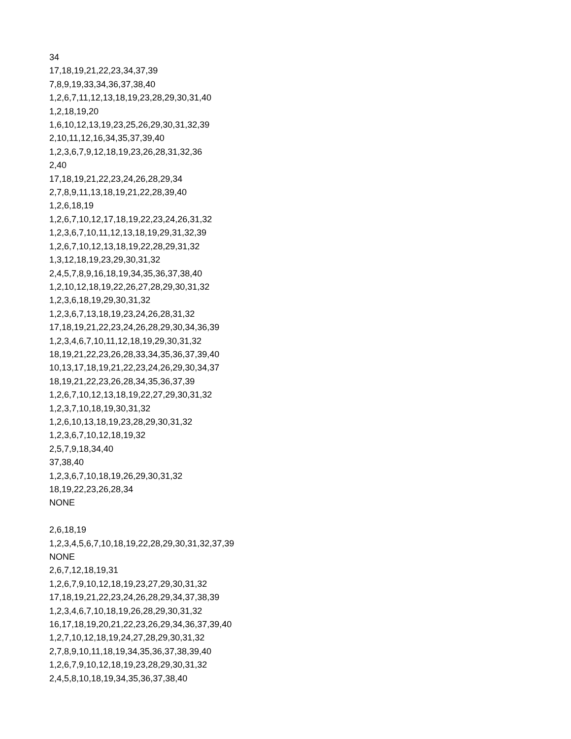34
17,18,19,21,22,23,34,37,39
7,8,9,19,33,34,36,37,38,40
1,2,6,7,11,12,13,18,19,23,28,29,30,31,40
1,2,18,19,20
1,6,10,12,13,19,23,25,26,29,30,31,32,39
2,10,11,12,16,34,35,37,39,40
1,2,3,6,7,9,12,18,19,23,26,28,31,32,36
2,40
17,18,19,21,22,23,24,26,28,29,34
2,7,8,9,11,13,18,19,21,22,28,39,40
1,2,6,18,19
1,2,6,7,10,12,17,18,19,22,23,24,26,31,32
1,2,3,6,7,10,11,12,13,18,19,29,31,32,39
1,2,6,7,10,12,13,18,19,22,28,29,31,32
1,3,12,18,19,23,29,30,31,32
2,4,5,7,8,9,16,18,19,34,35,36,37,38,40
1,2,10,12,18,19,22,26,27,28,29,30,31,32
1,2,3,6,18,19,29,30,31,32
1,2,3,6,7,13,18,19,23,24,26,28,31,32
17,18,19,21,22,23,24,26,28,29,30,34,36,39
1,2,3,4,6,7,10,11,12,18,19,29,30,31,32
18,19,21,22,23,26,28,33,34,35,36,37,39,40
10,13,17,18,19,21,22,23,24,26,29,30,34,37
18,19,21,22,23,26,28,34,35,36,37,39
1,2,6,7,10,12,13,18,19,22,27,29,30,31,32
1,2,3,7,10,18,19,30,31,32
1,2,6,10,13,18,19,23,28,29,30,31,32
1,2,3,6,7,10,12,18,19,32
2,5,7,9,18,34,40
37,38,40
1,2,3,6,7,10,18,19,26,29,30,31,32
18,19,22,23,26,28,34
NONE
2,6,18,19
1,2,3,4,5,6,7,10,18,19,22,28,29,30,31,32,37,39
NONE
2,6,7,12,18,19,31
1,2,6,7,9,10,12,18,19,23,27,29,30,31,32
17,18,19,21,22,23,24,26,28,29,34,37,38,39
1,2,3,4,6,7,10,18,19,26,28,29,30,31,32
16,17,18,19,20,21,22,23,26,29,34,36,37,39,40
1,2,7,10,12,18,19,24,27,28,29,30,31,32
2,7,8,9,10,11,18,19,34,35,36,37,38,39,40
1,2,6,7,9,10,12,18,19,23,28,29,30,31,32
2,4,5,8,10,18,19,34,35,36,37,38,40